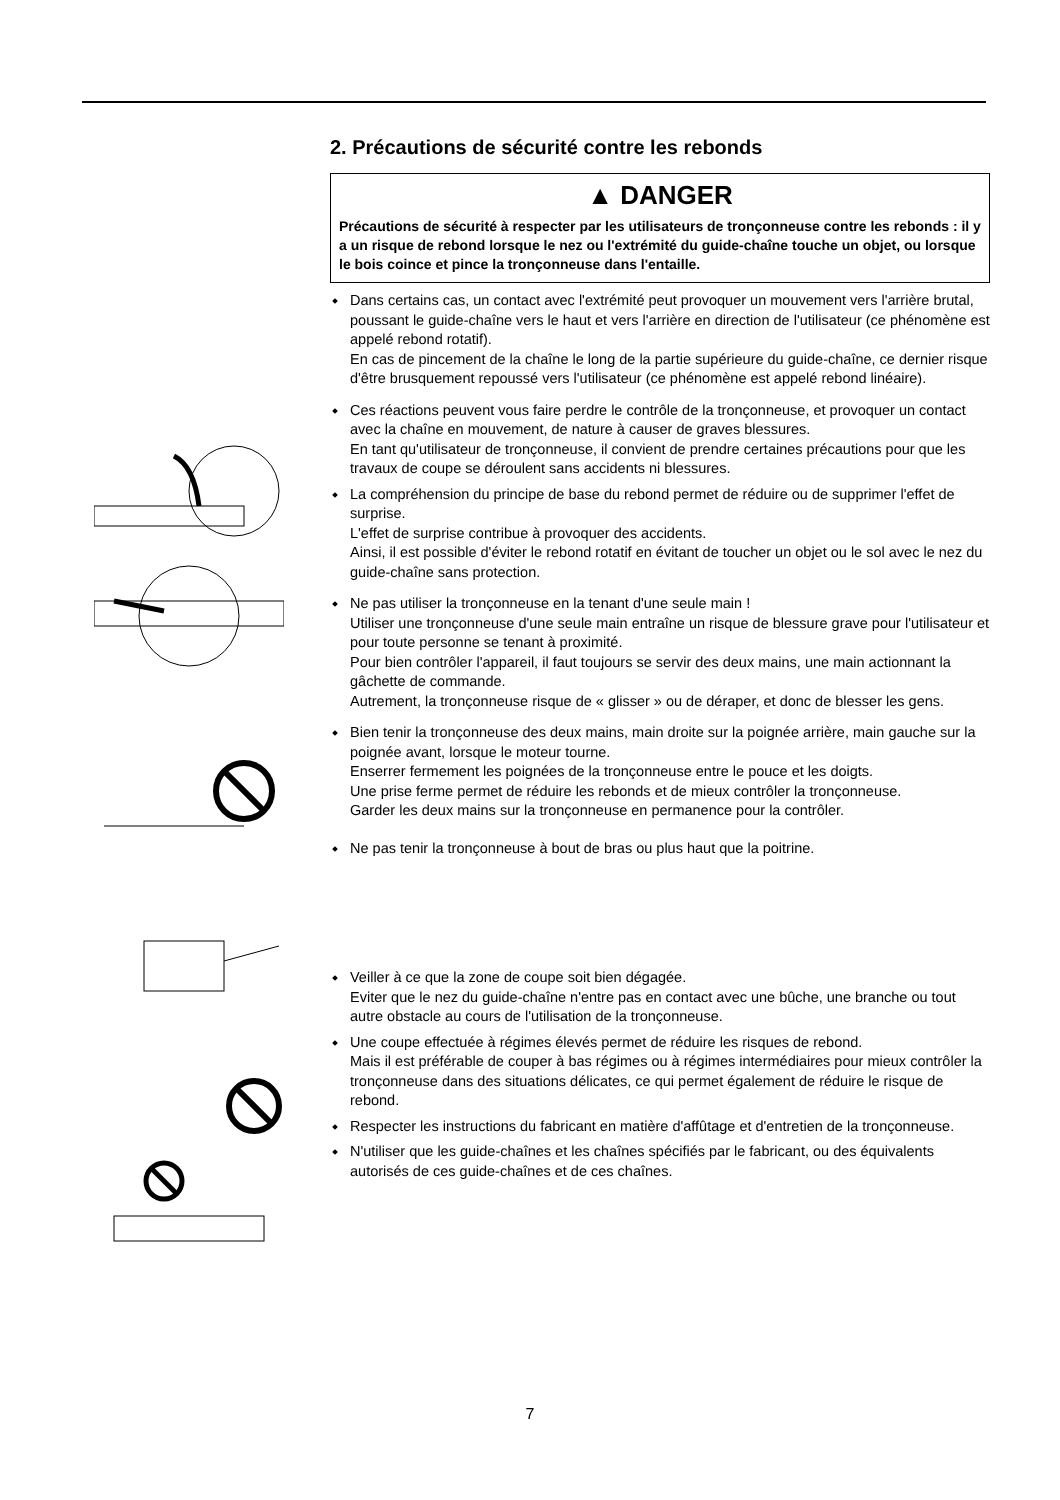2. Précautions de sécurité contre les rebonds
▲ DANGER
Précautions de sécurité à respecter par les utilisateurs de tronçonneuse contre les rebonds : il y a un risque de rebond lorsque le nez ou l'extrémité du guide-chaîne touche un objet, ou lorsque le bois coince et pince la tronçonneuse dans l'entaille.
Dans certains cas, un contact avec l'extrémité peut provoquer un mouvement vers l'arrière brutal, poussant le guide-chaîne vers le haut et vers l'arrière en direction de l'utilisateur (ce phénomène est appelé rebond rotatif).
En cas de pincement de la chaîne le long de la partie supérieure du guide-chaîne, ce dernier risque d'être brusquement repoussé vers l'utilisateur (ce phénomène est appelé rebond linéaire).
Ces réactions peuvent vous faire perdre le contrôle de la tronçonneuse, et provoquer un contact avec la chaîne en mouvement, de nature à causer de graves blessures.
En tant qu'utilisateur de tronçonneuse, il convient de prendre certaines précautions pour que les travaux de coupe se déroulent sans accidents ni blessures.
La compréhension du principe de base du rebond permet de réduire ou de supprimer l'effet de surprise.
L'effet de surprise contribue à provoquer des accidents.
Ainsi, il est possible d'éviter le rebond rotatif en évitant de toucher un objet ou le sol avec le nez du guide-chaîne sans protection.
Ne pas utiliser la tronçonneuse en la tenant d'une seule main !
Utiliser une tronçonneuse d'une seule main entraîne un risque de blessure grave pour l'utilisateur et pour toute personne se tenant à proximité.
Pour bien contrôler l'appareil, il faut toujours se servir des deux mains, une main actionnant la gâchette de commande.
Autrement, la tronçonneuse risque de « glisser » ou de déraper, et donc de blesser les gens.
Bien tenir la tronçonneuse des deux mains, main droite sur la poignée arrière, main gauche sur la poignée avant, lorsque le moteur tourne.
Enserrer fermement les poignées de la tronçonneuse entre le pouce et les doigts.
Une prise ferme permet de réduire les rebonds et de mieux contrôler la tronçonneuse.
Garder les deux mains sur la tronçonneuse en permanence pour la contrôler.
Ne pas tenir la tronçonneuse à bout de bras ou plus haut que la poitrine.
Veiller à ce que la zone de coupe soit bien dégagée.
Eviter que le nez du guide-chaîne n'entre pas en contact avec une bûche, une branche ou tout autre obstacle au cours de l'utilisation de la tronçonneuse.
Une coupe effectuée à régimes élevés permet de réduire les risques de rebond.
Mais il est préférable de couper à bas régimes ou à régimes intermédiaires pour mieux contrôler la tronçonneuse dans des situations délicates, ce qui permet également de réduire le risque de rebond.
Respecter les instructions du fabricant en matière d'affûtage et d'entretien de la tronçonneuse.
N'utiliser que les guide-chaînes et les chaînes spécifiés par le fabricant, ou des équivalents autorisés de ces guide-chaînes et de ces chaînes.
7